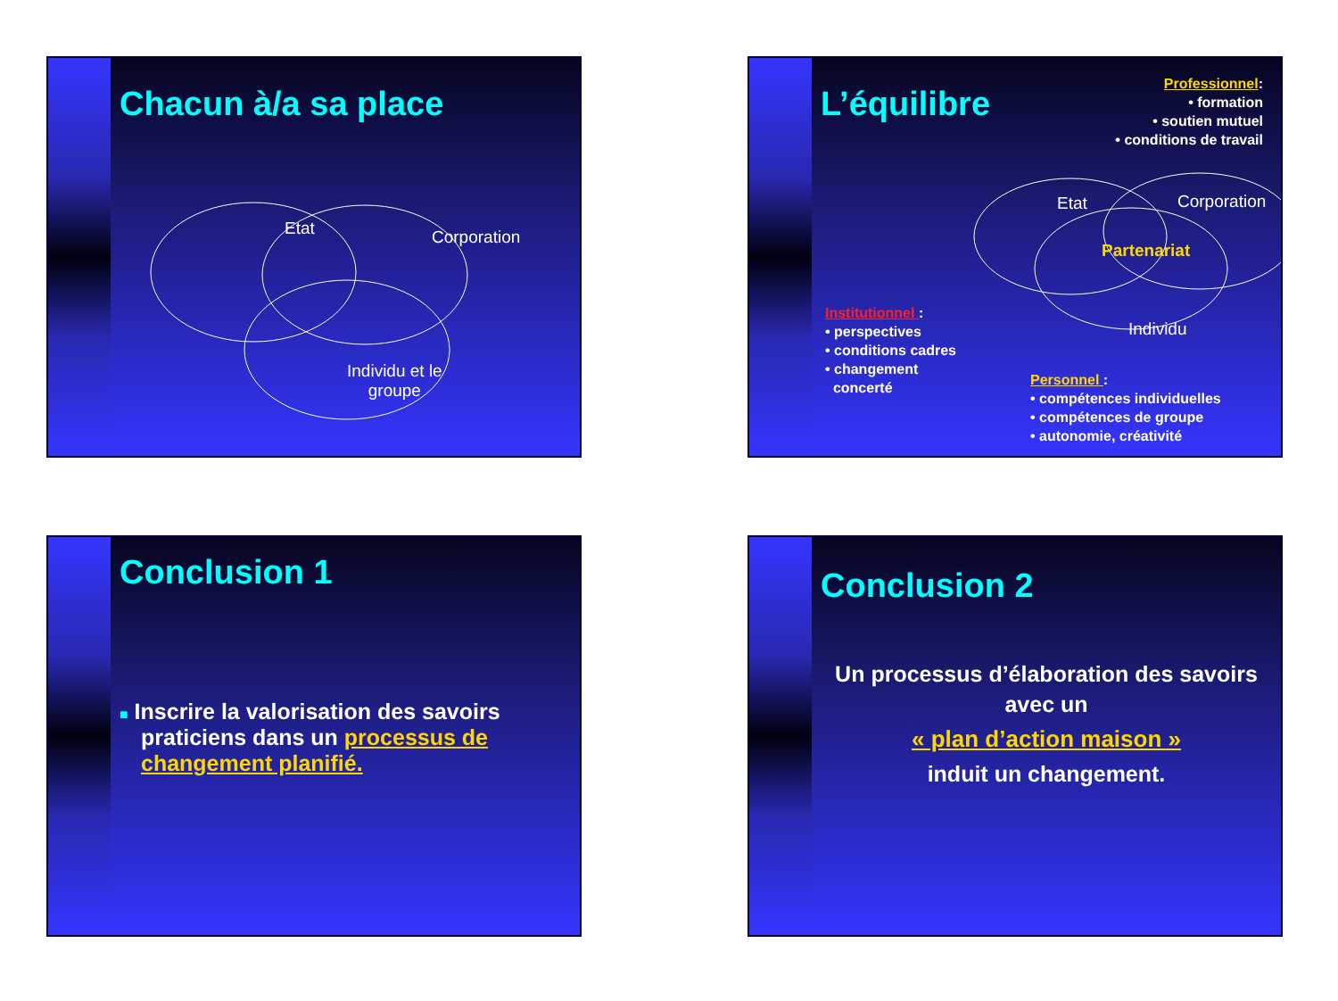Chacun à/a sa place
Etat Corporation
Individu et le
groupe
L’équilibre
Professionnel:
• formation
• soutien mutuel
• conditions de travail
Etat Corporation
Partenariat
Individu
Institutionnel :
• perspectives
• conditions cadres
• changement
concerté
Personnel :
• compétences individuelles
• compétences de groupe
• autonomie, créativité
Conclusion 1
■ Inscrire la valorisation des savoirs praticiens dans un processus de changement planifié.
Conclusion 2
Un processus d’élaboration des savoirs avec un
« plan d’action maison »
induit un changement.